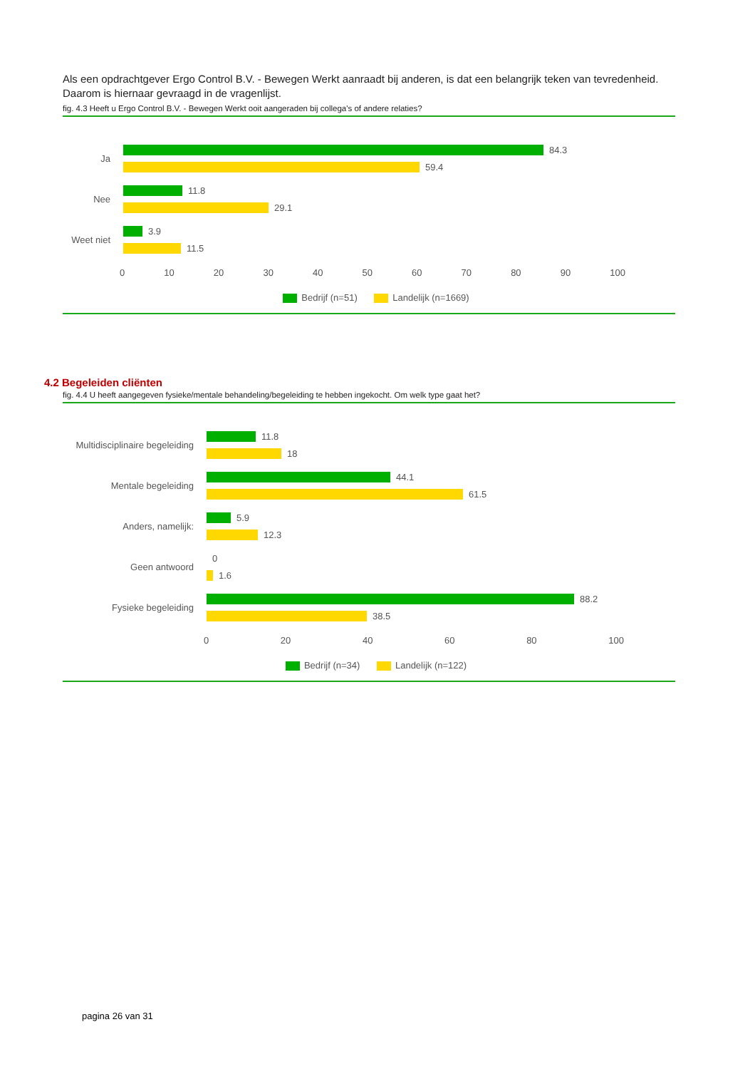Als een opdrachtgever Ergo Control B.V. - Bewegen Werkt aanraadt bij anderen, is dat een belangrijk teken van tevredenheid. Daarom is hiernaar gevraagd in de vragenlijst.
fig. 4.3 Heeft u Ergo Control B.V. - Bewegen Werkt ooit aangeraden bij collega's of andere relaties?
Ja
84.3
59.4
Nee
11.8
29.1
Weet niet
3.9
11.5
0 10 20 30 40 50 60 70 80 90 100
Bedrijf (n=51) Landelijk (n=1669)
4.2 Begeleiden cliënten
fig. 4.4 U heeft aangegeven fysieke/mentale behandeling/begeleiding te hebben ingekocht. Om welk type gaat het?
Multidisciplinaire begeleiding
11.8
18
Mentale begeleiding
44.1
61.5
Anders, namelijk:
5.9
12.3
Geen antwoord
0
1.6
Fysieke begeleiding
88.2
38.5
0 20 40 60 80 100
Bedrijf (n=34) Landelijk (n=122)
pagina 26 van 31